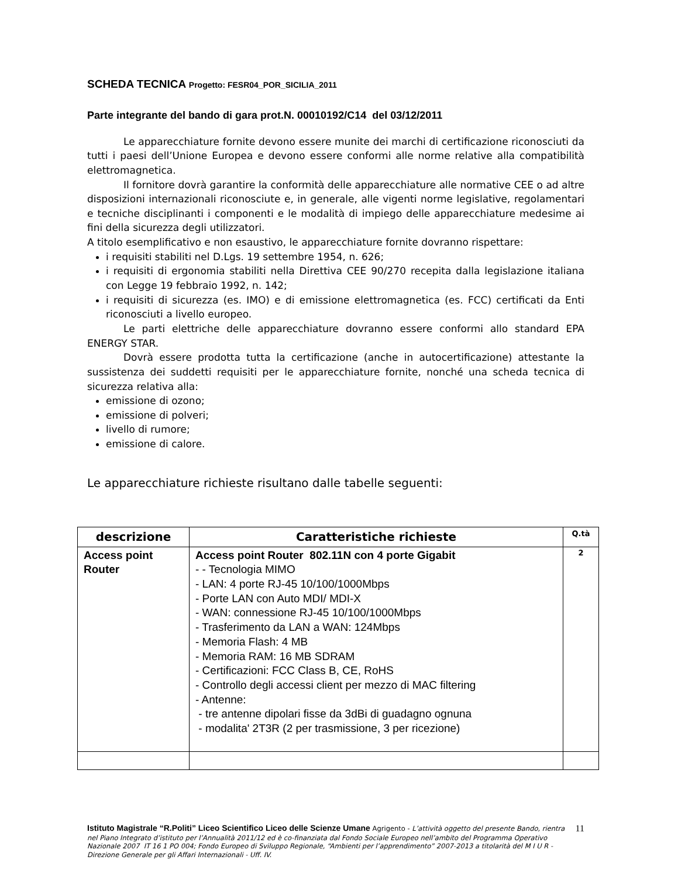SCHEDA TECNICA Progetto: FESR04_POR_SICILIA_2011
Parte integrante del bando di gara prot.N. 00010192/C14 del 03/12/2011
Le apparecchiature fornite devono essere munite dei marchi di certificazione riconosciuti da tutti i paesi dell’Unione Europea e devono essere conformi alle norme relative alla compatibilità elettromagnetica.
Il fornitore dovrà garantire la conformità delle apparecchiature alle normative CEE o ad altre disposizioni internazionali riconosciute e, in generale, alle vigenti norme legislative, regolamentari e tecniche disciplinanti i componenti e le modalità di impiego delle apparecchiature medesime ai fini della sicurezza degli utilizzatori.
A titolo esemplificativo e non esaustivo, le apparecchiature fornite dovranno rispettare:
i requisiti stabiliti nel D.Lgs. 19 settembre 1954, n. 626;
i requisiti di ergonomia stabiliti nella Direttiva CEE 90/270 recepita dalla legislazione italiana con Legge 19 febbraio 1992, n. 142;
i requisiti di sicurezza (es. IMO) e di emissione elettromagnetica (es. FCC) certificati da Enti riconosciuti a livello europeo.
Le parti elettriche delle apparecchiature dovranno essere conformi allo standard EPA ENERGY STAR.
Dovrà essere prodotta tutta la certificazione (anche in autocertificazione) attestante la sussistenza dei suddetti requisiti per le apparecchiature fornite, nonché una scheda tecnica di sicurezza relativa alla:
emissione di ozono;
emissione di polveri;
livello di rumore;
emissione di calore.
Le apparecchiature richieste risultano dalle tabelle seguenti:
| descrizione | Caratteristiche richieste | Q.tà |
| --- | --- | --- |
| Access point Router | Access point Router 802.11N con 4 porte Gigabit - - Tecnologia MIMO - LAN: 4 porte RJ-45 10/100/1000Mbps - Porte LAN con Auto MDI/ MDI-X - WAN: connessione RJ-45 10/100/1000Mbps - Trasferimento da LAN a WAN: 124Mbps - Memoria Flash: 4 MB - Memoria RAM: 16 MB SDRAM - Certificazioni: FCC Class B, CE, RoHS - Controllo degli accessi client per mezzo di MAC filtering - Antenne: - tre antenne dipolari fisse da 3dBi di guadagno ognuna - modalita' 2T3R (2 per trasmissione, 3 per ricezione) | 2 |
Istituto Magistrale “R.Politi” Liceo Scientifico Liceo delle Scienze Umane Agrigento - L’attività oggetto del presente Bando, rientra nel Piano Integrato d’istituto per l’Annualità 2011/12 ed è co-finanziata dal Fondo Sociale Europeo nell’ambito del Programma Operativo Nazionale 2007 IT 16 1 PO 004; Fondo Europeo di Sviluppo Regionale, “Ambienti per l’apprendimento” 2007-2013 a titolarità del M I U R - Direzione Generale per gli Affari Internazionali - Uff. IV.
11